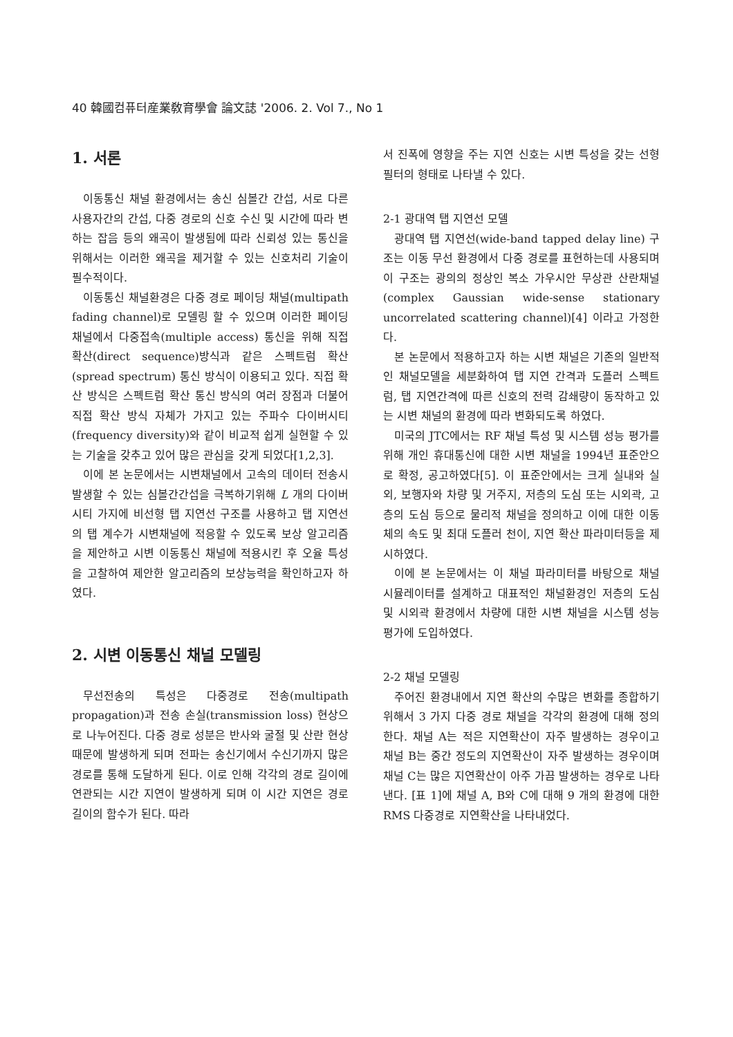40 韓國컴퓨터産業敎育學會 論文誌 '2006. 2. Vol 7., No 1
1. 서론
이동통신 채널 환경에서는 송신 심볼간 간섭, 서로 다른 사용자간의 간섭, 다중 경로의 신호 수신 및 시간에 따라 변하는 잡음 등의 왜곡이 발생됨에 따라 신뢰성 있는 통신을 위해서는 이러한 왜곡을 제거할 수 있는 신호처리 기술이 필수적이다.
이동통신 채널환경은 다중 경로 페이딩 채널(multipath fading channel)로 모델링 할 수 있으며 이러한 페이딩 채널에서 다중접속(multiple access) 통신을 위해 직접 확산(direct sequence)방식과 같은 스펙트럼 확산(spread spectrum) 통신 방식이 이용되고 있다. 직접 확산 방식은 스펙트럼 확산 통신 방식의 여러 장점과 더불어 직접 확산 방식 자체가 가지고 있는 주파수 다이버시티(frequency diversity)와 같이 비교적 쉽게 실현할 수 있는 기술을 갖추고 있어 많은 관심을 갖게 되었다[1,2,3].
이에 본 논문에서는 시변채널에서 고속의 데이터 전송시 발생할 수 있는 심볼간간섭을 극복하기위해 L 개의 다이버시티 가지에 비선형 탭 지연선 구조를 사용하고 탭 지연선의 탭 계수가 시변채널에 적응할 수 있도록 보상 알고리즘을 제안하고 시변 이동통신 채널에 적용시킨 후 오율 특성을 고찰하여 제안한 알고리즘의 보상능력을 확인하고자 하였다.
2. 시변 이동통신 채널 모델링
무선전송의 특성은 다중경로 전송(multipath propagation)과 전송 손실(transmission loss) 현상으로 나누어진다. 다중 경로 성분은 반사와 굴절 및 산란 현상 때문에 발생하게 되며 전파는 송신기에서 수신기까지 많은 경로를 통해 도달하게 된다. 이로 인해 각각의 경로 길이에 연관되는 시간 지연이 발생하게 되며 이 시간 지연은 경로 길이의 함수가 된다. 따라
서 진폭에 영향을 주는 지연 신호는 시변 특성을 갖는 선형 필터의 형태로 나타낼 수 있다.
2-1 광대역 탭 지연선 모델
광대역 탭 지연선(wide-band tapped delay line) 구조는 이동 무선 환경에서 다중 경로를 표현하는데 사용되며 이 구조는 광의의 정상인 복소 가우시안 무상관 산란채널(complex Gaussian wide-sense stationary uncorrelated scattering channel)[4] 이라고 가정한다.
본 논문에서 적용하고자 하는 시변 채널은 기존의 일반적인 채널모델을 세분화하여 탭 지연 간격과 도플러 스펙트럼, 탭 지연간격에 따른 신호의 전력 감쇄량이 동작하고 있는 시변 채널의 환경에 따라 변화되도록 하였다.
미국의 JTC에서는 RF 채널 특성 및 시스템 성능 평가를 위해 개인 휴대통신에 대한 시변 채널을 1994년 표준안으로 확정, 공고하였다[5]. 이 표준안에서는 크게 실내와 실외, 보행자와 차량 및 거주지, 저층의 도심 또는 시외곽, 고층의 도심 등으로 물리적 채널을 정의하고 이에 대한 이동체의 속도 및 최대 도플러 천이, 지연 확산 파라미터등을 제시하였다.
이에 본 논문에서는 이 채널 파라미터를 바탕으로 채널 시뮬레이터를 설계하고 대표적인 채널환경인 저층의 도심 및 시외곽 환경에서 차량에 대한 시변 채널을 시스템 성능 평가에 도입하였다.
2-2 채널 모델링
주어진 환경내에서 지연 확산의 수많은 변화를 종합하기 위해서 3 가지 다중 경로 채널을 각각의 환경에 대해 정의한다. 채널 A는 적은 지연확산이 자주 발생하는 경우이고 채널 B는 중간 정도의 지연확산이 자주 발생하는 경우이며 채널 C는 많은 지연확산이 아주 가끔 발생하는 경우로 나타낸다. [표 1]에 채널 A, B와 C에 대해 9 개의 환경에 대한 RMS 다중경로 지연확산을 나타내었다.